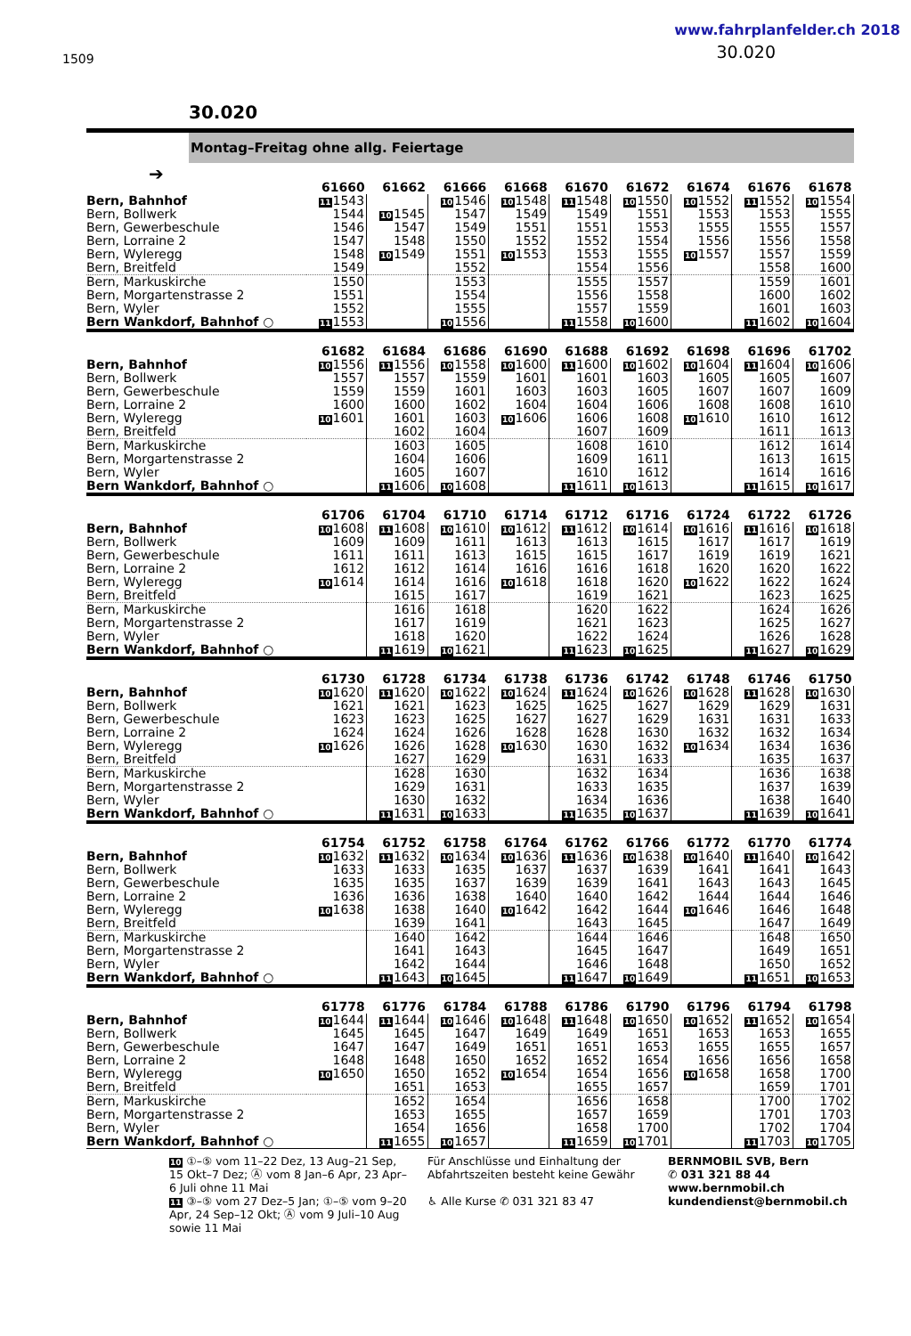1509
www.fahrplanfelder.ch 2018
30.020
30.020
Montag–Freitag ohne allg. Feiertage
➔
| | 61660 | 61662 | 61666 | 61668 | 61670 | 61672 | 61674 | 61676 | 61678 |
| --- | --- | --- | --- | --- | --- | --- | --- | --- | --- |
| Bern, Bahnhof | 11 1543 | | 10 1546 | 10 1548 | 11 1548 | 10 1550 | 10 1552 | 11 1552 | 10 1554 |
| Bern, Bollwerk | 1544 | 10 1545 | 1547 | 1549 | 1549 | 1551 | 1553 | 1553 | 1555 |
| Bern, Gewerbeschule | 1546 | 1547 | 1549 | 1551 | 1551 | 1553 | 1555 | 1555 | 1557 |
| Bern, Lorraine 2 | 1547 | 1548 | 1550 | 1552 | 1552 | 1554 | 1556 | 1556 | 1558 |
| Bern, Wyleregg | 1548 | 10 1549 | 1551 | 10 1553 | 1553 | 1555 | 10 1557 | 1557 | 1559 |
| Bern, Breitfeld | 1549 | | 1552 | | 1554 | 1556 | | 1558 | 1600 |
| Bern, Markuskirche | 1550 | | 1553 | | 1555 | 1557 | | 1559 | 1601 |
| Bern, Morgartenstrasse 2 | 1551 | | 1554 | | 1556 | 1558 | | 1600 | 1602 |
| Bern, Wyler | 1552 | | 1555 | | 1557 | 1559 | | 1601 | 1603 |
| Bern Wankdorf, Bahnhof ○ | 11 1553 | | 10 1556 | | 11 1558 | 10 1600 | | 11 1602 | 10 1604 |
| | 61682 | 61684 | 61686 | 61690 | 61688 | 61692 | 61698 | 61696 | 61702 |
| --- | --- | --- | --- | --- | --- | --- | --- | --- | --- |
| Bern, Bahnhof | 10 1556 | 11 1556 | 10 1558 | 10 1600 | 11 1600 | 10 1602 | 10 1604 | 11 1604 | 10 1606 |
| Bern, Bollwerk | 1557 | 1557 | 1559 | 1601 | 1601 | 1603 | 1605 | 1605 | 1607 |
| Bern, Gewerbeschule | 1559 | 1559 | 1601 | 1603 | 1603 | 1605 | 1607 | 1607 | 1609 |
| Bern, Lorraine 2 | 1600 | 1600 | 1602 | 1604 | 1604 | 1606 | 1608 | 1608 | 1610 |
| Bern, Wyleregg | 10 1601 | 1601 | 1603 | 10 1606 | 1606 | 1608 | 10 1610 | 1610 | 1612 |
| Bern, Breitfeld | | 1602 | 1604 | | 1607 | 1609 | | 1611 | 1613 |
| Bern, Markuskirche | | 1603 | 1605 | | 1608 | 1610 | | 1612 | 1614 |
| Bern, Morgartenstrasse 2 | | 1604 | 1606 | | 1609 | 1611 | | 1613 | 1615 |
| Bern, Wyler | | 1605 | 1607 | | 1610 | 1612 | | 1614 | 1616 |
| Bern Wankdorf, Bahnhof ○ | | 11 1606 | 10 1608 | | 11 1611 | 10 1613 | | 11 1615 | 10 1617 |
| | 61706 | 61704 | 61710 | 61714 | 61712 | 61716 | 61724 | 61722 | 61726 |
| --- | --- | --- | --- | --- | --- | --- | --- | --- | --- |
| Bern, Bahnhof | 10 1608 | 11 1608 | 10 1610 | 10 1612 | 11 1612 | 10 1614 | 10 1616 | 11 1616 | 10 1618 |
| Bern, Bollwerk | 1609 | 1609 | 1611 | 1613 | 1613 | 1615 | 1617 | 1617 | 1619 |
| Bern, Gewerbeschule | 1611 | 1611 | 1613 | 1615 | 1615 | 1617 | 1619 | 1619 | 1621 |
| Bern, Lorraine 2 | 1612 | 1612 | 1614 | 1616 | 1616 | 1618 | 1620 | 1620 | 1622 |
| Bern, Wyleregg | 10 1614 | 1614 | 1616 | 10 1618 | 1618 | 1620 | 10 1622 | 1622 | 1624 |
| Bern, Breitfeld | | 1615 | 1617 | | 1619 | 1621 | | 1623 | 1625 |
| Bern, Markuskirche | | 1616 | 1618 | | 1620 | 1622 | | 1624 | 1626 |
| Bern, Morgartenstrasse 2 | | 1617 | 1619 | | 1621 | 1623 | | 1625 | 1627 |
| Bern, Wyler | | 1618 | 1620 | | 1622 | 1624 | | 1626 | 1628 |
| Bern Wankdorf, Bahnhof ○ | | 11 1619 | 10 1621 | | 11 1623 | 10 1625 | | 11 1627 | 10 1629 |
| | 61730 | 61728 | 61734 | 61738 | 61736 | 61742 | 61748 | 61746 | 61750 |
| --- | --- | --- | --- | --- | --- | --- | --- | --- | --- |
| Bern, Bahnhof | 10 1620 | 11 1620 | 10 1622 | 10 1624 | 11 1624 | 10 1626 | 10 1628 | 11 1628 | 10 1630 |
| Bern, Bollwerk | 1621 | 1621 | 1623 | 1625 | 1625 | 1627 | 1629 | 1629 | 1631 |
| Bern, Gewerbeschule | 1623 | 1623 | 1625 | 1627 | 1627 | 1629 | 1631 | 1631 | 1633 |
| Bern, Lorraine 2 | 1624 | 1624 | 1626 | 1628 | 1628 | 1630 | 1632 | 1632 | 1634 |
| Bern, Wyleregg | 10 1626 | 1626 | 1628 | 10 1630 | 1630 | 1632 | 10 1634 | 1634 | 1636 |
| Bern, Breitfeld | | 1627 | 1629 | | 1631 | 1633 | | 1635 | 1637 |
| Bern, Markuskirche | | 1628 | 1630 | | 1632 | 1634 | | 1636 | 1638 |
| Bern, Morgartenstrasse 2 | | 1629 | 1631 | | 1633 | 1635 | | 1637 | 1639 |
| Bern, Wyler | | 1630 | 1632 | | 1634 | 1636 | | 1638 | 1640 |
| Bern Wankdorf, Bahnhof ○ | | 11 1631 | 10 1633 | | 11 1635 | 10 1637 | | 11 1639 | 10 1641 |
| | 61754 | 61752 | 61758 | 61764 | 61762 | 61766 | 61772 | 61770 | 61774 |
| --- | --- | --- | --- | --- | --- | --- | --- | --- | --- |
| Bern, Bahnhof | 10 1632 | 11 1632 | 10 1634 | 10 1636 | 11 1636 | 10 1638 | 10 1640 | 11 1640 | 10 1642 |
| Bern, Bollwerk | 1633 | 1633 | 1635 | 1637 | 1637 | 1639 | 1641 | 1641 | 1643 |
| Bern, Gewerbeschule | 1635 | 1635 | 1637 | 1639 | 1639 | 1641 | 1643 | 1643 | 1645 |
| Bern, Lorraine 2 | 1636 | 1636 | 1638 | 1640 | 1640 | 1642 | 1644 | 1644 | 1646 |
| Bern, Wyleregg | 10 1638 | 1638 | 1640 | 10 1642 | 1642 | 1644 | 10 1646 | 1646 | 1648 |
| Bern, Breitfeld | | 1639 | 1641 | | 1643 | 1645 | | 1647 | 1649 |
| Bern, Markuskirche | | 1640 | 1642 | | 1644 | 1646 | | 1648 | 1650 |
| Bern, Morgartenstrasse 2 | | 1641 | 1643 | | 1645 | 1647 | | 1649 | 1651 |
| Bern, Wyler | | 1642 | 1644 | | 1646 | 1648 | | 1650 | 1652 |
| Bern Wankdorf, Bahnhof ○ | | 11 1643 | 10 1645 | | 11 1647 | 10 1649 | | 11 1651 | 10 1653 |
| | 61778 | 61776 | 61784 | 61788 | 61786 | 61790 | 61796 | 61794 | 61798 |
| --- | --- | --- | --- | --- | --- | --- | --- | --- | --- |
| Bern, Bahnhof | 10 1644 | 11 1644 | 10 1646 | 10 1648 | 11 1648 | 10 1650 | 10 1652 | 11 1652 | 10 1654 |
| Bern, Bollwerk | 1645 | 1645 | 1647 | 1649 | 1649 | 1651 | 1653 | 1653 | 1655 |
| Bern, Gewerbeschule | 1647 | 1647 | 1649 | 1651 | 1651 | 1653 | 1655 | 1655 | 1657 |
| Bern, Lorraine 2 | 1648 | 1648 | 1650 | 1652 | 1652 | 1654 | 1656 | 1656 | 1658 |
| Bern, Wyleregg | 10 1650 | 1650 | 1652 | 10 1654 | 1654 | 1656 | 10 1658 | 1658 | 1700 |
| Bern, Breitfeld | | 1651 | 1653 | | 1655 | 1657 | | 1659 | 1701 |
| Bern, Markuskirche | | 1652 | 1654 | | 1656 | 1658 | | 1700 | 1702 |
| Bern, Morgartenstrasse 2 | | 1653 | 1655 | | 1657 | 1659 | | 1701 | 1703 |
| Bern, Wyler | | 1654 | 1656 | | 1658 | 1700 | | 1702 | 1704 |
| Bern Wankdorf, Bahnhof ○ | | 11 1655 | 10 1657 | | 11 1659 | 10 1701 | | 11 1703 | 10 1705 |
10 ①–⑤ vom 11–22 Dez, 13 Aug–21 Sep, 15 Okt–7 Dez; Ⓐ vom 8 Jan–6 Apr, 23 Apr–6 Juli ohne 11 Mai
11 ③–⑤ vom 27 Dez–5 Jan; ①–⑤ vom 9–20 Apr, 24 Sep–12 Okt; Ⓐ vom 9 Juli–10 Aug sowie 11 Mai
Für Anschlüsse und Einhaltung der Abfahrtszeiten besteht keine Gewähr
♿ Alle Kurse ✆ 031 321 83 47
BERNMOBIL SVB, Bern
✆ 031 321 88 44
www.bernmobil.ch
kundendienst@bernmobil.ch